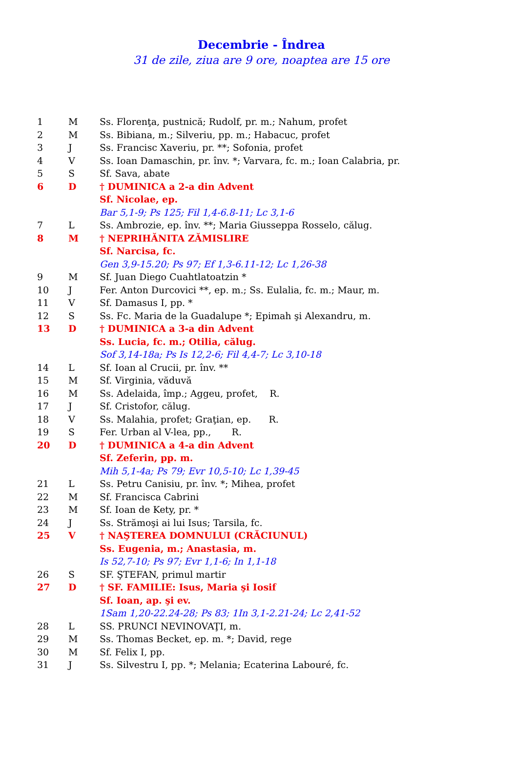Decembrie - Îndrea
31 de zile, ziua are 9 ore, noaptea are 15 ore
| 1 | M | Ss. Florenţa, pustnică; Rudolf, pr. m.; Nahum, profet |
| 2 | M | Ss. Bibiana, m.; Silveriu, pp. m.; Habacuc, profet |
| 3 | J | Ss. Francisc Xaveriu, pr. **; Sofonia, profet |
| 4 | V | Ss. Ioan Damaschin, pr. înv. *; Varvara, fc. m.; Ioan Calabria, pr. |
| 5 | S | Sf. Sava, abate |
| 6 | D | † DUMINICA a 2-a din Advent |
| | | Sf. Nicolae, ep. |
| | | Bar 5,1-9; Ps 125; Fil 1,4-6.8-11; Lc 3,1-6 |
| 7 | L | Ss. Ambrozie, ep. înv. **; Maria Giusseppa Rosselo, călug. |
| 8 | M | † NEPRIHĂNITA ZĂMISLIRE |
| | | Sf. Narcisa, fc. |
| | | Gen 3,9-15.20; Ps 97; Ef 1,3-6.11-12; Lc 1,26-38 |
| 9 | M | Sf. Juan Diego Cuahtlatoatzin * |
| 10 | J | Fer. Anton Durcovici **, ep. m.; Ss. Eulalia, fc. m.; Maur, m. |
| 11 | V | Sf. Damasus I, pp. * |
| 12 | S | Ss. Fc. Maria de la Guadalupe *; Epimah şi Alexandru, m. |
| 13 | D | † DUMINICA a 3-a din Advent |
| | | Ss. Lucia, fc. m.; Otilia, călug. |
| | | Sof 3,14-18a; Ps Is 12,2-6; Fil 4,4-7; Lc 3,10-18 |
| 14 | L | Sf. Ioan al Crucii, pr. înv. ** |
| 15 | M | Sf. Virginia, văduvă |
| 16 | M | Ss. Adelaida, împ.; Aggeu, profet, R. |
| 17 | J | Sf. Cristofor, călug. |
| 18 | V | Ss. Malahia, profet; Graţian, ep. R. |
| 19 | S | Fer. Urban al V-lea, pp., R. |
| 20 | D | † DUMINICA a 4-a din Advent |
| | | Sf. Zeferin, pp. m. |
| | | Mih 5,1-4a; Ps 79; Evr 10,5-10; Lc 1,39-45 |
| 21 | L | Ss. Petru Canisiu, pr. înv. *; Mihea, profet |
| 22 | M | Sf. Francisca Cabrini |
| 23 | M | Sf. Ioan de Kety, pr. * |
| 24 | J | Ss. Strămoşi ai lui Isus; Tarsila, fc. |
| 25 | V | † NAŞTEREA DOMNULUI (CRĂCIUNUL) |
| | | Ss. Eugenia, m.; Anastasia, m. |
| | | Is 52,7-10; Ps 97; Evr 1,1-6; In 1,1-18 |
| 26 | S | SF. ŞTEFAN, primul martir |
| 27 | D | † SF. FAMILIE: Isus, Maria şi Iosif |
| | | Sf. Ioan, ap. şi ev. |
| | | 1Sam 1,20-22.24-28; Ps 83; 1In 3,1-2.21-24; Lc 2,41-52 |
| 28 | L | SS. PRUNCI NEVINOVAŢI, m. |
| 29 | M | Ss. Thomas Becket, ep. m. *; David, rege |
| 30 | M | Sf. Felix I, pp. |
| 31 | J | Ss. Silvestru I, pp. *; Melania; Ecaterina Labouré, fc. |